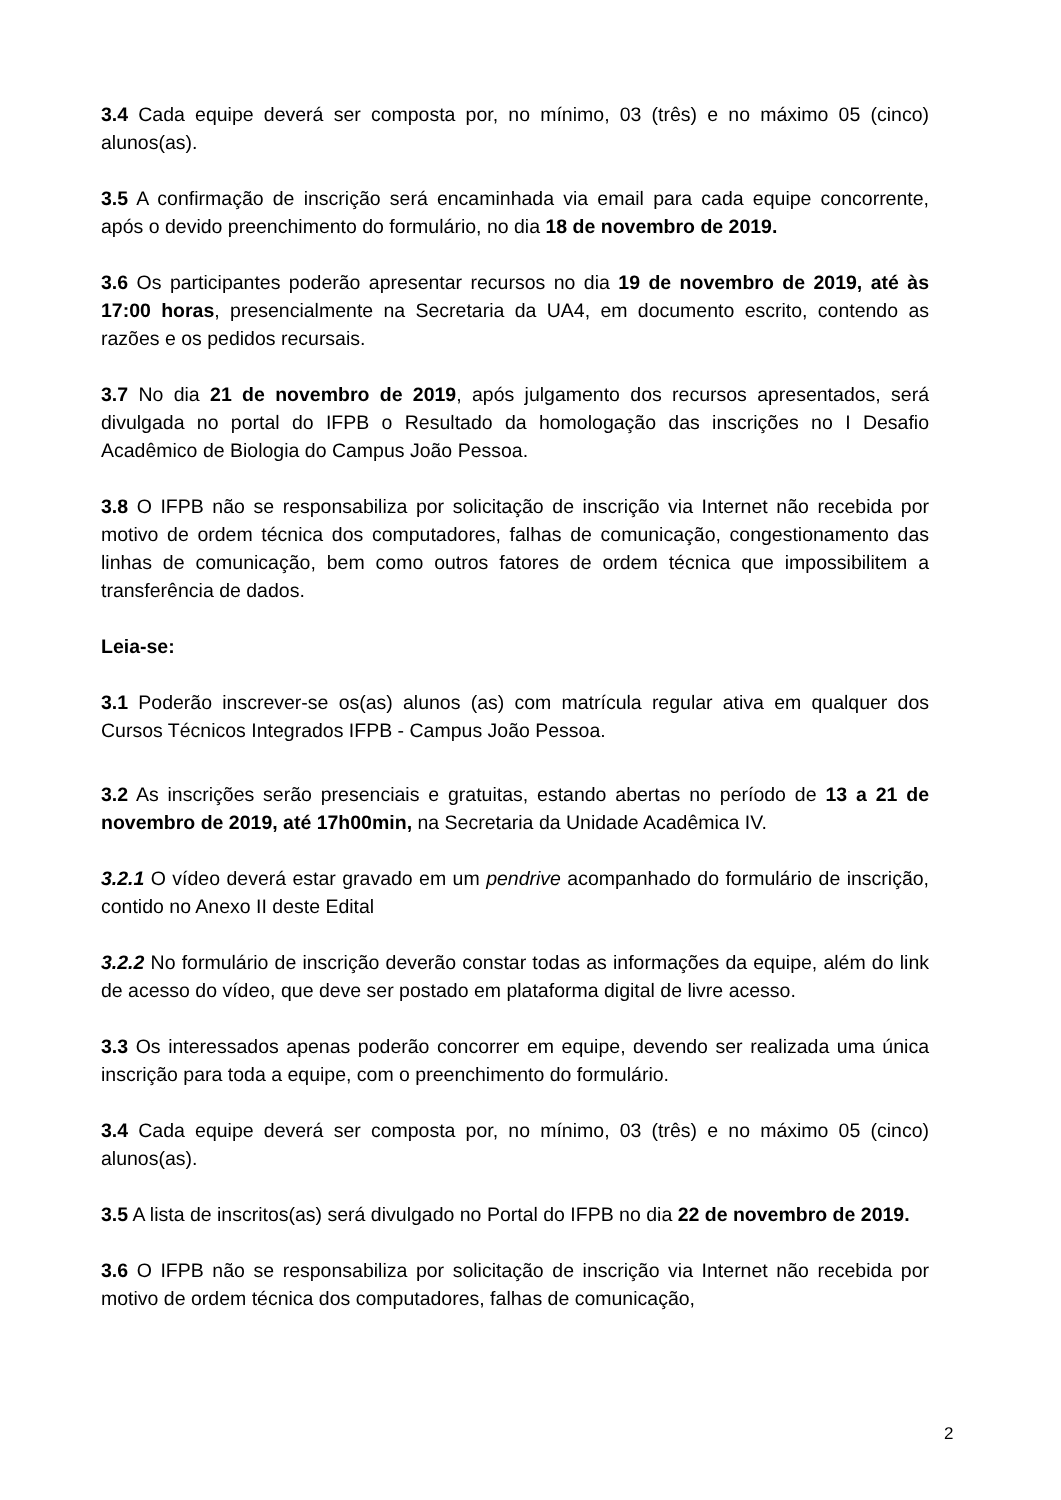3.4 Cada equipe deverá ser composta por, no mínimo, 03 (três) e no máximo 05 (cinco) alunos(as).
3.5 A confirmação de inscrição será encaminhada via email para cada equipe concorrente, após o devido preenchimento do formulário, no dia 18 de novembro de 2019.
3.6 Os participantes poderão apresentar recursos no dia 19 de novembro de 2019, até às 17:00 horas, presencialmente na Secretaria da UA4, em documento escrito, contendo as razões e os pedidos recursais.
3.7 No dia 21 de novembro de 2019, após julgamento dos recursos apresentados, será divulgada no portal do IFPB o Resultado da homologação das inscrições no I Desafio Acadêmico de Biologia do Campus João Pessoa.
3.8 O IFPB não se responsabiliza por solicitação de inscrição via Internet não recebida por motivo de ordem técnica dos computadores, falhas de comunicação, congestionamento das linhas de comunicação, bem como outros fatores de ordem técnica que impossibilitem a transferência de dados.
Leia-se:
3.1 Poderão inscrever-se os(as) alunos (as) com matrícula regular ativa em qualquer dos Cursos Técnicos Integrados IFPB - Campus João Pessoa.
3.2 As inscrições serão presenciais e gratuitas, estando abertas no período de 13 a 21 de novembro de 2019, até 17h00min, na Secretaria da Unidade Acadêmica IV.
3.2.1 O vídeo deverá estar gravado em um pendrive acompanhado do formulário de inscrição, contido no Anexo II deste Edital
3.2.2 No formulário de inscrição deverão constar todas as informações da equipe, além do link de acesso do vídeo, que deve ser postado em plataforma digital de livre acesso.
3.3 Os interessados apenas poderão concorrer em equipe, devendo ser realizada uma única inscrição para toda a equipe, com o preenchimento do formulário.
3.4 Cada equipe deverá ser composta por, no mínimo, 03 (três) e no máximo 05 (cinco) alunos(as).
3.5 A lista de inscritos(as) será divulgado no Portal do IFPB no dia 22 de novembro de 2019.
3.6 O IFPB não se responsabiliza por solicitação de inscrição via Internet não recebida por motivo de ordem técnica dos computadores, falhas de comunicação,
2